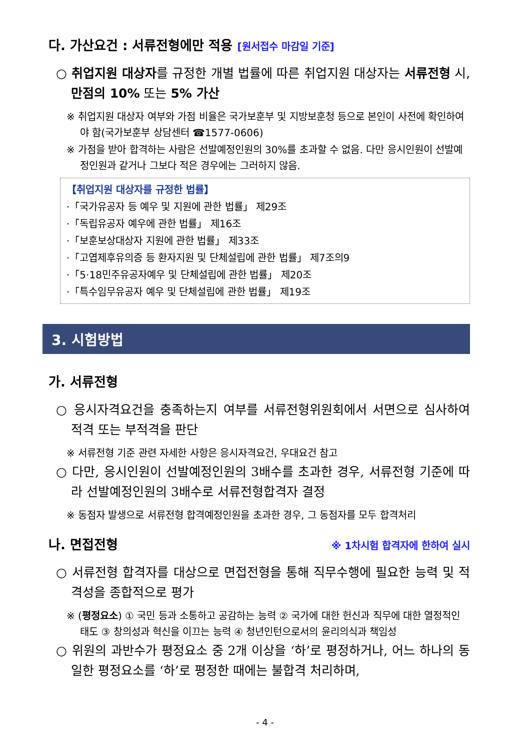다. 가산요건 : 서류전형에만 적용 [원서접수 마감일 기준]
○ 취업지원 대상자를 규정한 개별 법률에 따른 취업지원 대상자는 서류전형 시, 만점의 10% 또는 5% 가산
※ 취업지원 대상자 여부와 가점 비율은 국가보훈부 및 지방보훈청 등으로 본인이 사전에 확인하여야 함(국가보훈부 상담센터 ☎1577-0606)
※ 가점을 받아 합격하는 사람은 선발예정인원의 30%를 초과할 수 없음. 다만 응시인원이 선발예정인원과 같거나 그보다 적은 경우에는 그러하지 않음.
【취업지원 대상자를 규정한 법률】
·「국가유공자 등 예우 및 지원에 관한 법률」 제29조
·「독립유공자 예우에 관한 법률」 제16조
·「보훈보상대상자 지원에 관한 법률」 제33조
·「고엽제후유의증 등 환자지원 및 단체설립에 관한 법률」 제7조의9
·「5·18민주유공자예우 및 단체설립에 관한 법률」 제20조
·「특수임무유공자 예우 및 단체설립에 관한 법률」 제19조
3. 시험방법
가. 서류전형
○ 응시자격요건을 충족하는지 여부를 서류전형위원회에서 서면으로 심사하여 적격 또는 부적격을 판단
※ 서류전형 기준 관련 자세한 사항은 응시자격요건, 우대요건 참고
○ 다만, 응시인원이 선발예정인원의 3배수를 초과한 경우, 서류전형 기준에 따라 선발예정인원의 3배수로 서류전형합격자 결정
※ 동점자 발생으로 서류전형 합격예정인원을 초과한 경우, 그 동점자를 모두 합격처리
나. 면접전형
※ 1차시험 합격자에 한하여 실시
○ 서류전형 합격자를 대상으로 면접전형을 통해 직무수행에 필요한 능력 및 적격성을 종합적으로 평가
※ (평정요소) ① 국민 등과 소통하고 공감하는 능력 ② 국가에 대한 헌신과 직무에 대한 열정적인 태도 ③ 창의성과 혁신을 이끄는 능력 ④ 청년인턴으로서의 윤리의식과 책임성
○ 위원의 과반수가 평정요소 중 2개 이상을 ‘하’로 평정하거나, 어느 하나의 동일한 평정요소를 ‘하’로 평정한 때에는 불합격 처리하며,
- 4 -